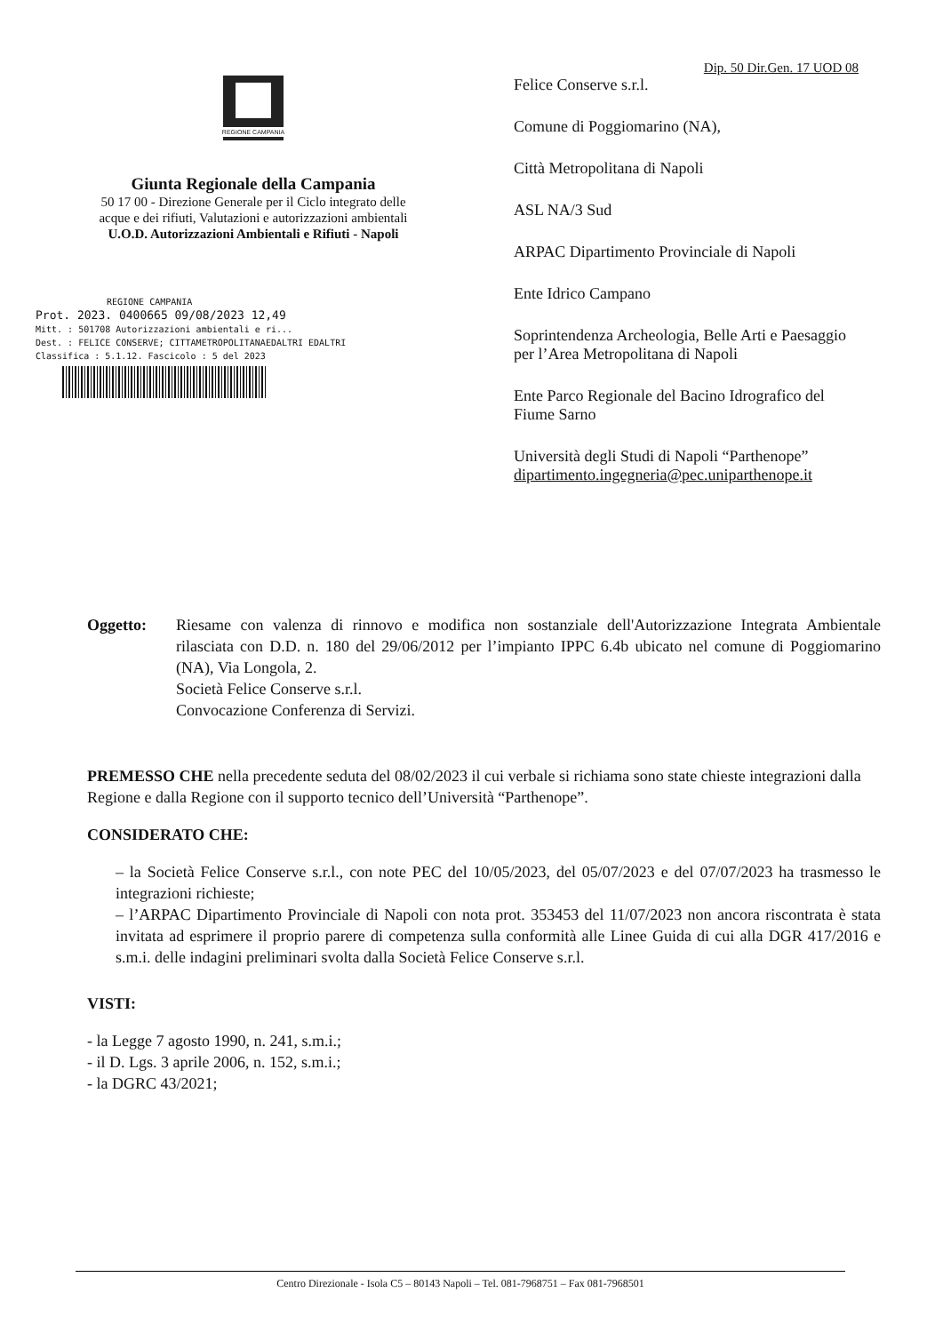Dip. 50 Dir.Gen. 17 UOD 08
REGIONE CAMPANIA
Giunta Regionale della Campania
50 17 00 - Direzione Generale per il Ciclo integrato delle
acque e dei rifiuti, Valutazioni e autorizzazioni ambientali
U.O.D. Autorizzazioni Ambientali e Rifiuti - Napoli
REGIONE CAMPANIA
Prot. 2023. 0400665 09/08/2023 12,49
Mitt. : 501708 Autorizzazioni ambientali e ri...
Dest. : FELICE CONSERVE; CITTAMETROPOLITANAEDALTRI EDALTRI
Classifica : 5.1.12. Fascicolo : 5 del 2023
Felice Conserve s.r.l.
Comune di Poggiomarino (NA),
Città Metropolitana di Napoli
ASL NA/3 Sud
ARPAC Dipartimento Provinciale di Napoli
Ente Idrico Campano
Soprintendenza Archeologia, Belle Arti e Paesaggio
per l’Area Metropolitana di Napoli
Ente Parco Regionale del Bacino Idrografico del
Fiume Sarno
Università degli Studi di Napoli “Parthenope”
dipartimento.ingegneria@pec.uniparthenope.it
Oggetto: Riesame con valenza di rinnovo e modifica non sostanziale dell'Autorizzazione Integrata Ambientale rilasciata con D.D. n. 180 del 29/06/2012 per l’impianto IPPC 6.4b ubicato nel comune di Poggiomarino (NA), Via Longola, 2.
Società Felice Conserve s.r.l.
Convocazione Conferenza di Servizi.
PREMESSO CHE nella precedente seduta del 08/02/2023 il cui verbale si richiama sono state chieste integrazioni dalla Regione e dalla Regione con il supporto tecnico dell’Università “Parthenope”.
CONSIDERATO CHE:
– la Società Felice Conserve s.r.l., con note PEC del 10/05/2023, del 05/07/2023 e del 07/07/2023 ha trasmesso le integrazioni richieste;
– l’ARPAC Dipartimento Provinciale di Napoli con nota prot. 353453 del 11/07/2023 non ancora riscontrata è stata invitata ad esprimere il proprio parere di competenza sulla conformità alle Linee Guida di cui alla DGR 417/2016 e s.m.i. delle indagini preliminari svolta dalla Società Felice Conserve s.r.l.
VISTI:
- la Legge 7 agosto 1990, n. 241, s.m.i.;
- il D. Lgs. 3 aprile 2006, n. 152, s.m.i.;
- la DGRC 43/2021;
Centro Direzionale - Isola C5 – 80143 Napoli – Tel. 081-7968751 – Fax 081-7968501